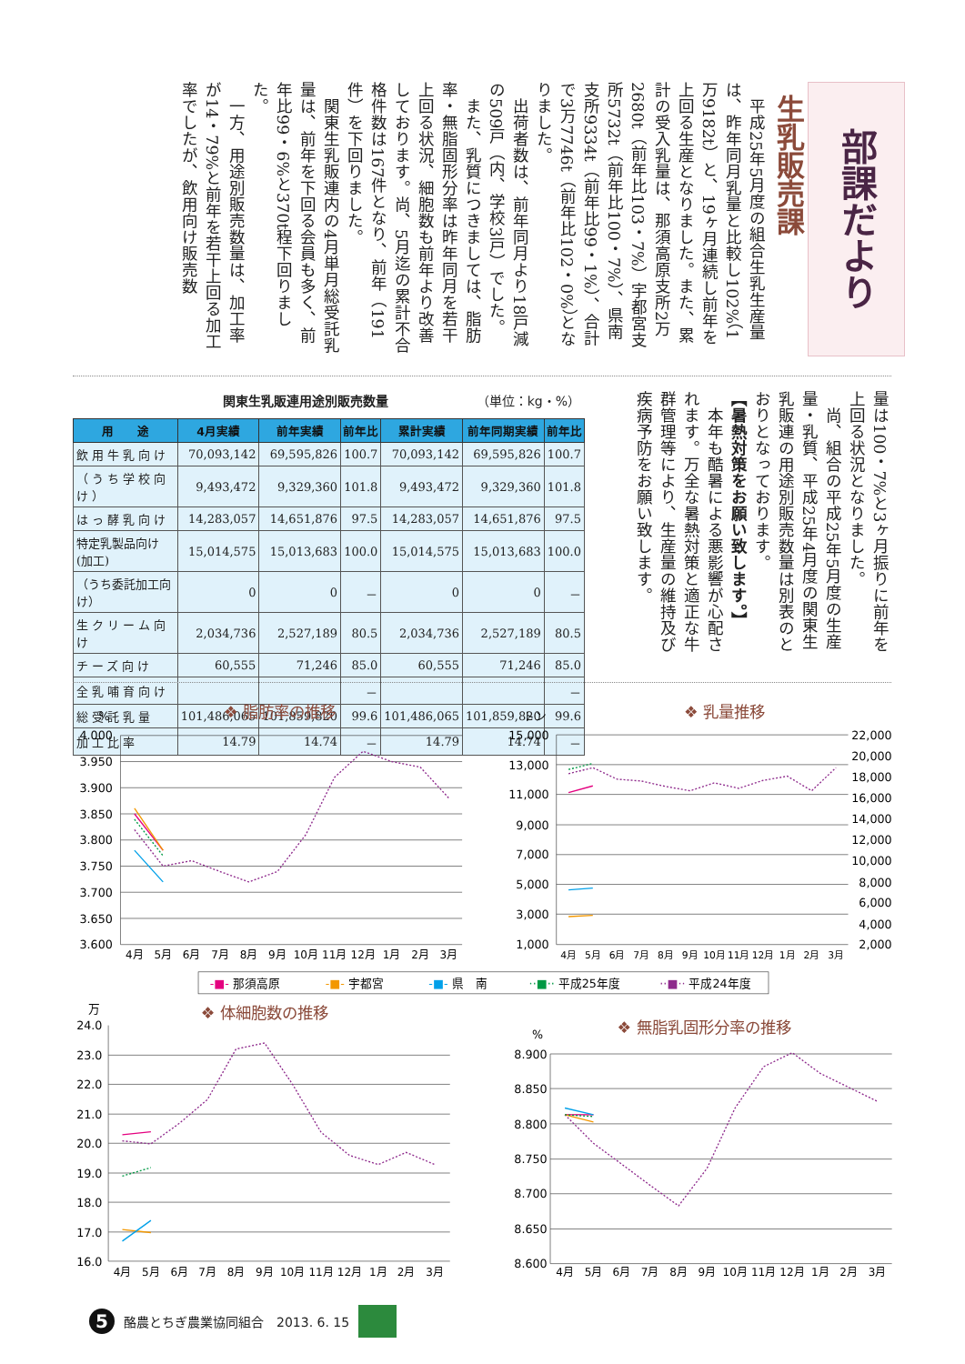部課だより
生乳販売課
平成25年5月度の組合生乳生産量は、昨年同月乳量と比較し102%（1万9182t）と、19ヶ月連続し前年を上回る生産となりました。また、累計の受入乳量は、那須高原支所2万2680t（前年比103・7%）宇都宮支所5732t（前年比100・7%）、県南支所9334t（前年比99・1%）、合計で3万7746t（前年比102・0%）となりました。
出荷者数は、前年同月より18戸減の509戸（内、学校3戸）でした。
また、乳質につきましては、脂肪率・無脂固形分率は昨年同月を若干上回る状況、細胞数も前年より改善しております。尚、5月迄の累計不合格件数は167件となり、前年（191件）を下回りました。
関東生乳販連内の4月単月総受託乳量は、前年を下回る会員も多く、前年比99・6%と370t程下回りました。
一方、用途別販売数量は、加工率が14・79%と前年を若干上回る加工率でしたが、飲用向け販売数
関東生乳販連用途別販売数量 （単位：kg・%）
| 用 途 | 4月実績 | 前年実績 | 前年比 | 累計実績 | 前年同期実績 | 前年比 |
| --- | --- | --- | --- | --- | --- | --- |
| 飲用牛乳向け | 70,093,142 | 69,595,826 | 100.7 | 70,093,142 | 69,595,826 | 100.7 |
| （うち学校向け） | 9,493,472 | 9,329,360 | 101.8 | 9,493,472 | 9,329,360 | 101.8 |
| はっ酵乳向け | 14,283,057 | 14,651,876 | 97.5 | 14,283,057 | 14,651,876 | 97.5 |
| 特定乳製品向け(加工) | 15,014,575 | 15,013,683 | 100.0 | 15,014,575 | 15,013,683 | 100.0 |
| （うち委託加工向け） | 0 | 0 | － | 0 | 0 | － |
| 生クリーム向け | 2,034,736 | 2,527,189 | 80.5 | 2,034,736 | 2,527,189 | 80.5 |
| チーズ向け | 60,555 | 71,246 | 85.0 | 60,555 | 71,246 | 85.0 |
| 全乳哺育向け | | | － | | | － |
| 総受託乳量 | 101,486,065 | 101,859,820 | 99.6 | 101,486,065 | 101,859,820 | 99.6 |
| 加工比率 | 14.79 | 14.74 | － | 14.79 | 14.74 | － |
量は100・7%と3ヶ月振りに前年を上回る状況となりました。
尚、組合の平成25年5月度の生産量・乳質、平成25年4月度の関東生乳販連の用途別販売数量は別表のとおりとなっております。
【暑熱対策をお願い致します。】
本年も酷暑による悪影響が心配されます。万全な暑熱対策と適正な牛群管理等により、生産量の維持及び疾病予防をお願い致します。
❖ 脂肪率の推移
%
4.000
3.950
3.900
3.850
3.800
3.750
3.700
3.650
3.600
4月
5月
6月
7月
8月
9月
10月
11月
12月
1月
2月
3月
❖ 乳量推移
トン
15,000
13,000
11,000
9,000
7,000
5,000
3,000
1,000
22,000
20,000
18,000
16,000
14,000
12,000
10,000
8,000
6,000
4,000
2,000
4月
5月
6月
7月
8月
9月
10月
11月
12月
1月
2月
3月
-■- 那須高原
-■- 宇都宮
-■- 県　南
··■·· 平成25年度
··■·· 平成24年度
❖ 体細胞数の推移
万
24.0
23.0
22.0
21.0
20.0
19.0
18.0
17.0
16.0
4月
5月
6月
7月
8月
9月
10月
11月
12月
1月
2月
3月
❖ 無脂乳固形分率の推移
%
8.900
8.850
8.800
8.750
8.700
8.650
8.600
4月
5月
6月
7月
8月
9月
10月
11月
12月
1月
2月
3月
5
酪農とちぎ農業協同組合　2013. 6. 15